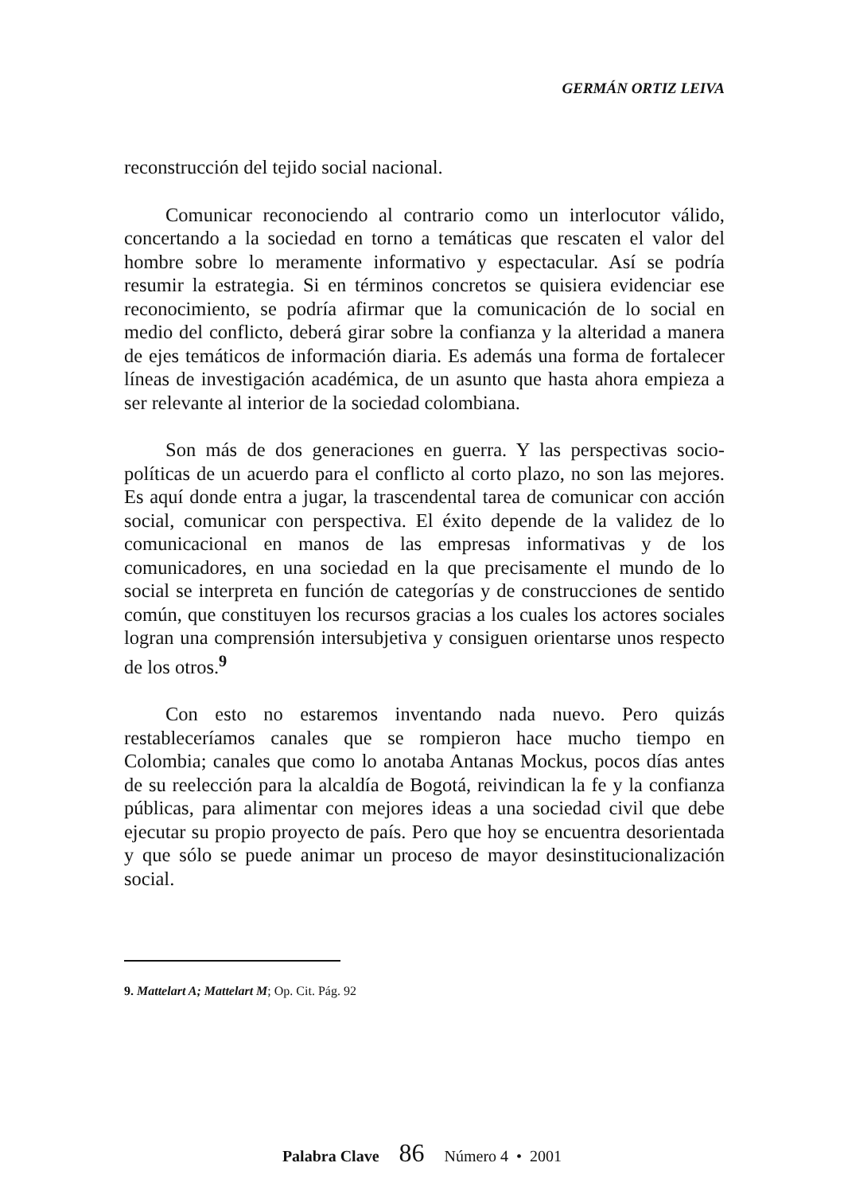GERMÁN ORTIZ LEIVA
reconstrucción del tejido social nacional.
Comunicar reconociendo al contrario como un interlocutor válido, concertando a la sociedad en torno a temáticas que rescaten el valor del hombre sobre lo meramente informativo y espectacular. Así se podría resumir la estrategia. Si en términos concretos se quisiera evidenciar ese reconocimiento, se podría afirmar que la comunicación de lo social en medio del conflicto, deberá girar sobre la confianza y la alteridad a manera de ejes temáticos de información diaria. Es además una forma de fortalecer líneas de investigación académica, de un asunto que hasta ahora empieza a ser relevante al interior de la sociedad colombiana.
Son más de dos generaciones en guerra. Y las perspectivas socio-políticas de un acuerdo para el conflicto al corto plazo, no son las mejores. Es aquí donde entra a jugar, la trascendental tarea de comunicar con acción social, comunicar con perspectiva. El éxito depende de la validez de lo comunicacional en manos de las empresas informativas y de los comunicadores, en una sociedad en la que precisamente el mundo de lo social se interpreta en función de categorías y de construcciones de sentido común, que constituyen los recursos gracias a los cuales los actores sociales logran una comprensión intersubjetiva y consiguen orientarse unos respecto de los otros.<sup>9</sup>
Con esto no estaremos inventando nada nuevo. Pero quizás restableceríamos canales que se rompieron hace mucho tiempo en Colombia; canales que como lo anotaba Antanas Mockus, pocos días antes de su reelección para la alcaldía de Bogotá, reivindican la fe y la confianza públicas, para alimentar con mejores ideas a una sociedad civil que debe ejecutar su propio proyecto de país. Pero que hoy se encuentra desorientada y que sólo se puede animar un proceso de mayor desinstitucionalización social.
9. Mattelart A; Mattelart M; Op. Cit. Pág. 92
Palabra Clave 86 Número 4 • 2001